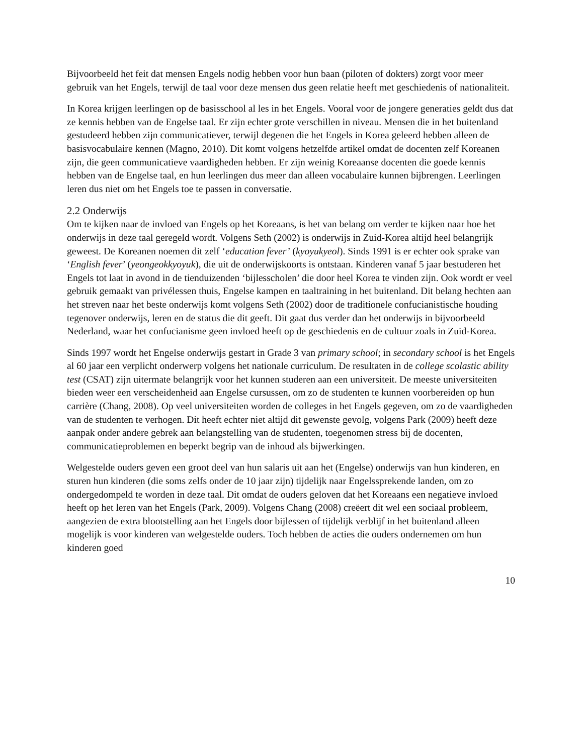Bijvoorbeeld het feit dat mensen Engels nodig hebben voor hun baan (piloten of dokters) zorgt voor meer gebruik van het Engels, terwijl de taal voor deze mensen dus geen relatie heeft met geschiedenis of nationaliteit.
In Korea krijgen leerlingen op de basisschool al les in het Engels. Vooral voor de jongere generaties geldt dus dat ze kennis hebben van de Engelse taal. Er zijn echter grote verschillen in niveau. Mensen die in het buitenland gestudeerd hebben zijn communicatiever, terwijl degenen die het Engels in Korea geleerd hebben alleen de basisvocabulaire kennen (Magno, 2010). Dit komt volgens hetzelfde artikel omdat de docenten zelf Koreanen zijn, die geen communicatieve vaardigheden hebben. Er zijn weinig Koreaanse docenten die goede kennis hebben van de Engelse taal, en hun leerlingen dus meer dan alleen vocabulaire kunnen bijbrengen. Leerlingen leren dus niet om het Engels toe te passen in conversatie.
2.2 Onderwijs
Om te kijken naar de invloed van Engels op het Koreaans, is het van belang om verder te kijken naar hoe het onderwijs in deze taal geregeld wordt. Volgens Seth (2002) is onderwijs in Zuid-Korea altijd heel belangrijk geweest. De Koreanen noemen dit zelf ‘education fever’ (kyoyukyeol). Sinds 1991 is er echter ook sprake van ‘English fever’ (yeongeokkyoyuk), die uit de onderwijskoorts is ontstaan. Kinderen vanaf 5 jaar bestuderen het Engels tot laat in avond in de tienduizenden ‘bijlesscholen’ die door heel Korea te vinden zijn. Ook wordt er veel gebruik gemaakt van privélessen thuis, Engelse kampen en taaltraining in het buitenland. Dit belang hechten aan het streven naar het beste onderwijs komt volgens Seth (2002) door de traditionele confucianistische houding tegenover onderwijs, leren en de status die dit geeft. Dit gaat dus verder dan het onderwijs in bijvoorbeeld Nederland, waar het confucianisme geen invloed heeft op de geschiedenis en de cultuur zoals in Zuid-Korea.
Sinds 1997 wordt het Engelse onderwijs gestart in Grade 3 van primary school; in secondary school is het Engels al 60 jaar een verplicht onderwerp volgens het nationale curriculum. De resultaten in de college scolastic ability test (CSAT) zijn uitermate belangrijk voor het kunnen studeren aan een universiteit. De meeste universiteiten bieden weer een verscheidenheid aan Engelse cursussen, om zo de studenten te kunnen voorbereiden op hun carrière (Chang, 2008). Op veel universiteiten worden de colleges in het Engels gegeven, om zo de vaardigheden van de studenten te verhogen. Dit heeft echter niet altijd dit gewenste gevolg, volgens Park (2009) heeft deze aanpak onder andere gebrek aan belangstelling van de studenten, toegenomen stress bij de docenten, communicatieproblemen en beperkt begrip van de inhoud als bijwerkingen.
Welgestelde ouders geven een groot deel van hun salaris uit aan het (Engelse) onderwijs van hun kinderen, en sturen hun kinderen (die soms zelfs onder de 10 jaar zijn) tijdelijk naar Engelssprekende landen, om zo ondergedompeld te worden in deze taal. Dit omdat de ouders geloven dat het Koreaans een negatieve invloed heeft op het leren van het Engels (Park, 2009). Volgens Chang (2008) creëert dit wel een sociaal probleem, aangezien de extra blootstelling aan het Engels door bijlessen of tijdelijk verblijf in het buitenland alleen mogelijk is voor kinderen van welgestelde ouders. Toch hebben de acties die ouders ondernemen om hun kinderen goed
10